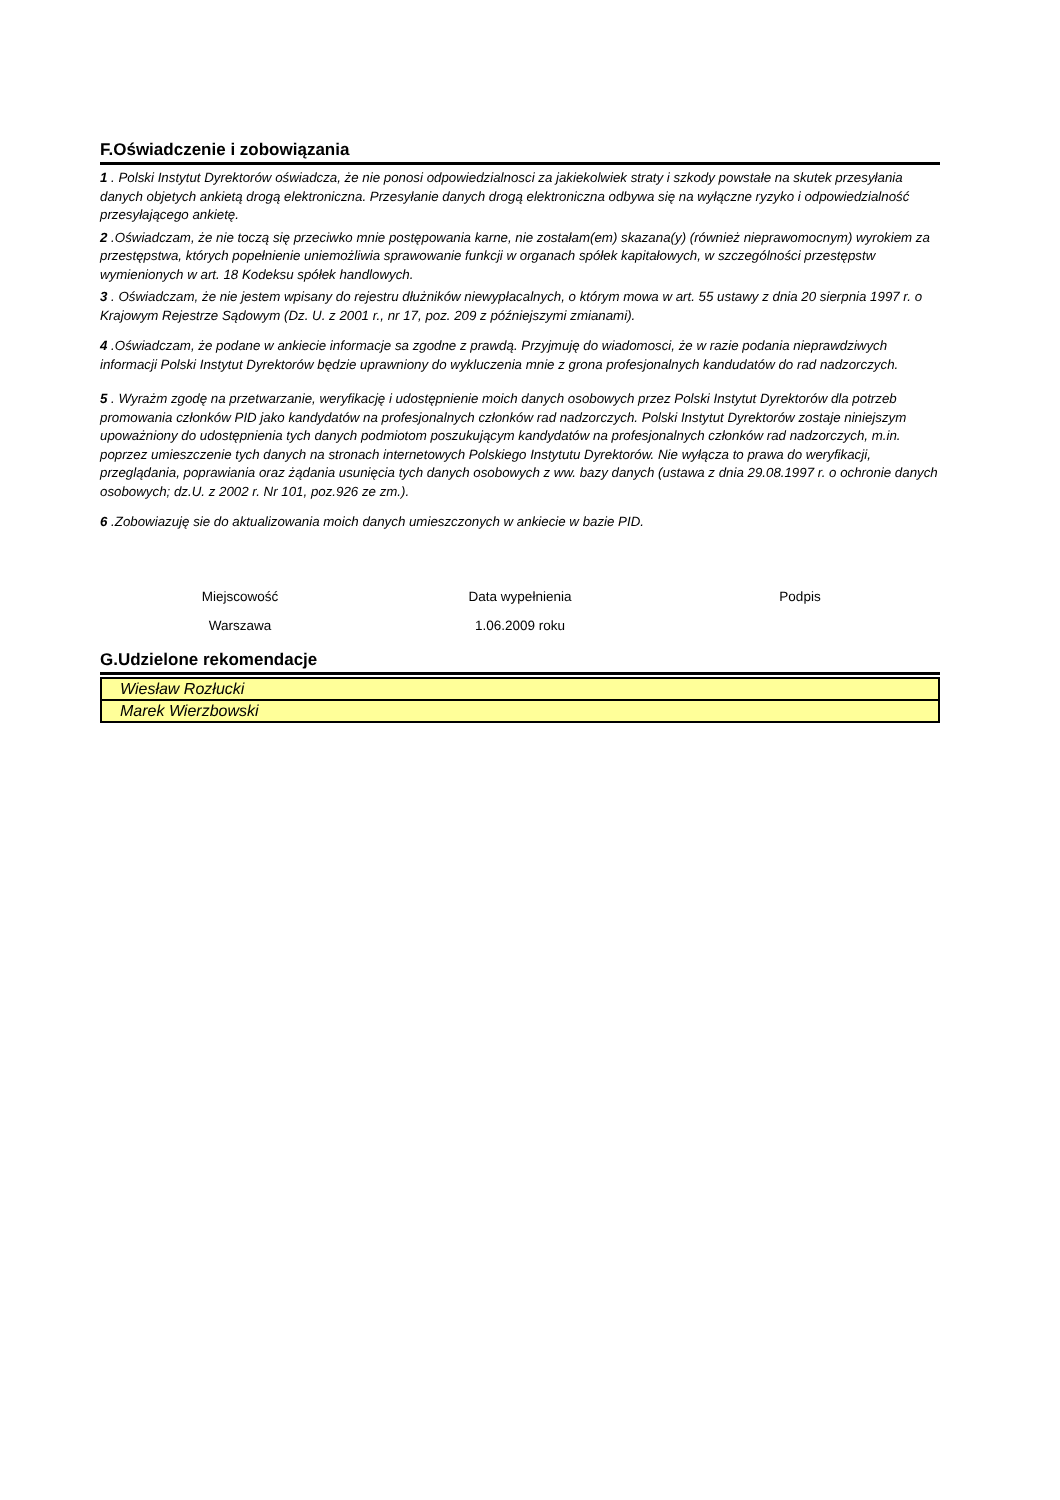F.Oświadczenie i zobowiązania
1 . Polski Instytut Dyrektorów oświadcza, że nie ponosi odpowiedzialnosci za jakiekolwiek straty i szkody powstałe na skutek przesyłania danych objetych ankietą drogą elektroniczna. Przesyłanie danych drogą elektroniczna odbywa się na wyłączne ryzyko i odpowiedzialność przesyłającego ankietę.
2 .Oświadczam, że nie toczą się przeciwko mnie postępowania karne, nie zostałam(em) skazana(y) (również nieprawomocnym) wyrokiem za przestępstwa, których popełnienie uniemożliwia sprawowanie funkcji w organach spółek kapitałowych, w szczególności przestępstw wymienionych w art. 18 Kodeksu spółek handlowych.
3 . Oświadczam, że nie jestem wpisany do rejestru dłużników niewypłacalnych, o którym mowa w art. 55 ustawy z dnia 20 sierpnia 1997 r. o Krajowym Rejestrze Sądowym (Dz. U. z 2001 r., nr 17, poz. 209 z późniejszymi zmianami).
4 .Oświadczam, że podane w ankiecie informacje sa zgodne z prawdą. Przyjmuję do wiadomosci, że w razie podania nieprawdziwych informacji Polski Instytut Dyrektorów będzie uprawniony do wykluczenia mnie z grona profesjonalnych kandudatów do rad nadzorczych.
5 . Wyrażm zgodę na przetwarzanie, weryfikację i udostępnienie moich danych osobowych przez Polski Instytut Dyrektorów dla potrzeb promowania członków PID jako kandydatów na profesjonalnych członków rad nadzorczych. Polski Instytut Dyrektorów zostaje niniejszym upoważniony do udostępnienia tych danych podmiotom poszukującym kandydatów na profesjonalnych członków rad nadzorczych, m.in. poprzez umieszczenie tych danych na stronach internetowych Polskiego Instytutu Dyrektorów. Nie wyłącza to prawa do weryfikacji, przeglądania, poprawiania oraz żądania usunięcia tych danych osobowych z ww. bazy danych (ustawa z dnia 29.08.1997 r. o ochronie danych osobowych; dz.U. z 2002 r. Nr 101, poz.926 ze zm.).
6 .Zobowiazuję sie do aktualizowania moich danych umieszczonych w ankiecie w bazie PID.
Miejscowość
Warszawa
Data wypełnienia
1.06.2009 roku
Podpis
G.Udzielone rekomendacje
| Wiesław Rozłucki |
| Marek Wierzbowski |